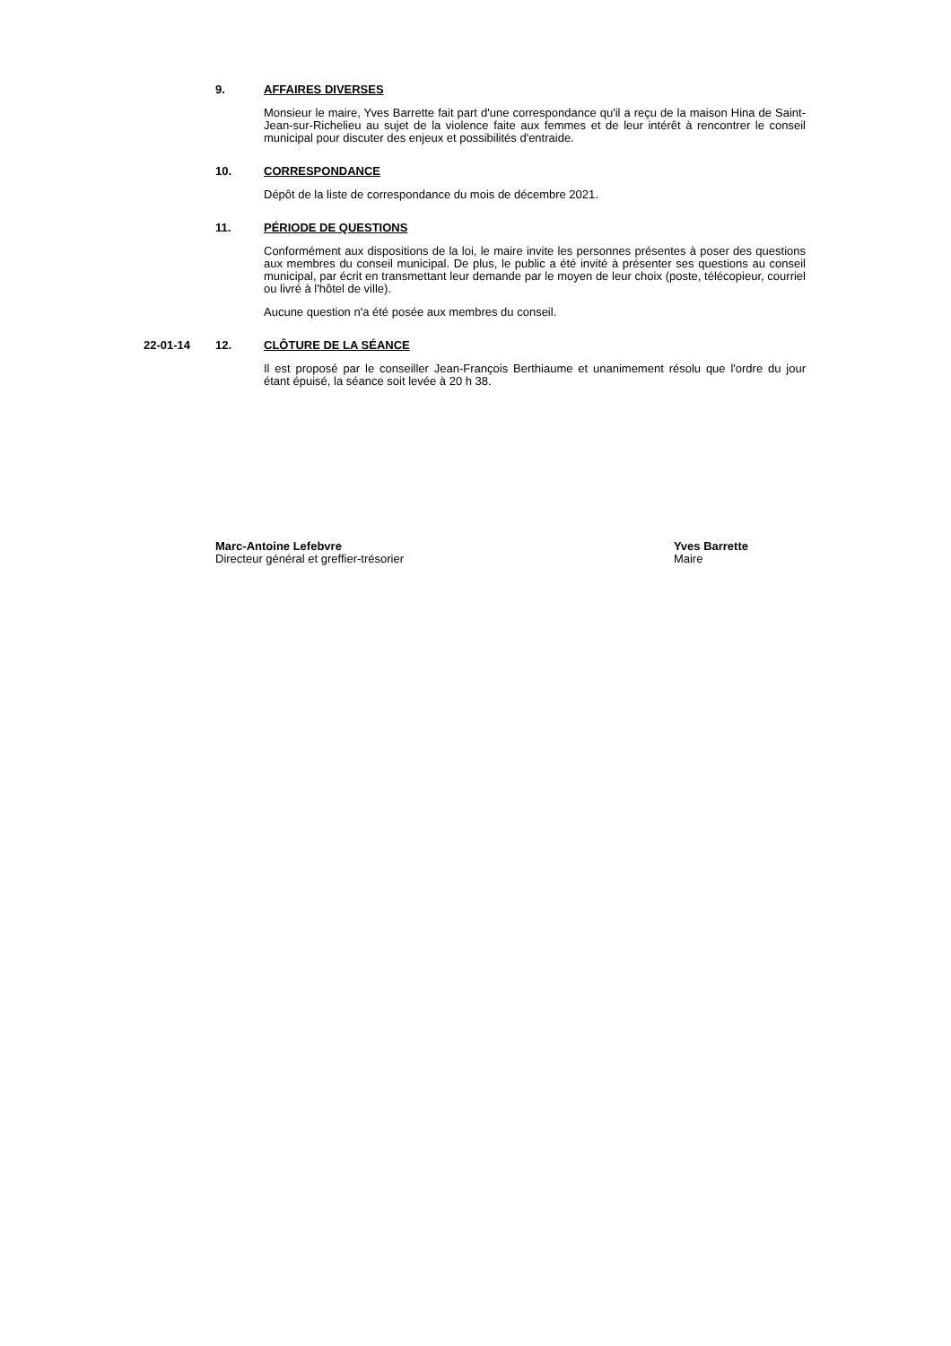9. AFFAIRES DIVERSES
Monsieur le maire, Yves Barrette fait part d'une correspondance qu'il a reçu de la maison Hina de Saint-Jean-sur-Richelieu au sujet de la violence faite aux femmes et de leur intérêt à rencontrer le conseil municipal pour discuter des enjeux et possibilités d'entraide.
10. CORRESPONDANCE
Dépôt de la liste de correspondance du mois de décembre 2021.
11. PÉRIODE DE QUESTIONS
Conformément aux dispositions de la loi, le maire invite les personnes présentes à poser des questions aux membres du conseil municipal. De plus, le public a été invité à présenter ses questions au conseil municipal, par écrit en transmettant leur demande par le moyen de leur choix (poste, télécopieur, courriel ou livré à l'hôtel de ville).
Aucune question n'a été posée aux membres du conseil.
22-01-14 12. CLÔTURE DE LA SÉANCE
Il est proposé par le conseiller Jean-François Berthiaume et unanimement résolu que l'ordre du jour étant épuisé, la séance soit levée à 20 h 38.
Marc-Antoine Lefebvre
Directeur général et greffier-trésorier
Yves Barrette
Maire